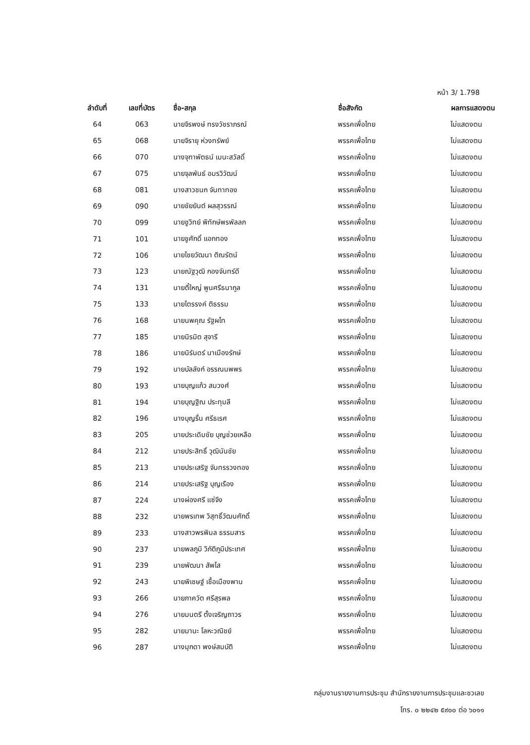หน้า 3/ 1.798
| ลำดับที่ | เลขที่บัตร | ชื่อ-สกุล | ชื่อสังกัด | ผลการแสดงตน |
| --- | --- | --- | --- | --- |
| 64 | 063 | นายจิรพงษ์ ทรงวัชราภรณ์ | พรรคเพื่อไทย | ไม่แสดงตน |
| 65 | 068 | นายจิรายุ ห่วงทรัพย์ | พรรคเพื่อไทย | ไม่แสดงตน |
| 66 | 070 | นางจุฑาพัตธน์ เมนะสวัสดิ์ | พรรคเพื่อไทย | ไม่แสดงตน |
| 67 | 075 | นายจุลพันธ์ อมรวิวัฒน์ | พรรคเพื่อไทย | ไม่แสดงตน |
| 68 | 081 | นางสาวชนก จันทาทอง | พรรคเพื่อไทย | ไม่แสดงตน |
| 69 | 090 | นายชัยยันต์ ผลสุวรรณ์ | พรรคเพื่อไทย | ไม่แสดงตน |
| 70 | 099 | นายชูวิทย์ พิทักษ์พรพัลลภ | พรรคเพื่อไทย | ไม่แสดงตน |
| 71 | 101 | นายชูศักดิ์ แอกทอง | พรรคเพื่อไทย | ไม่แสดงตน |
| 72 | 106 | นายไชยวัฒนา ติณรัตน์ | พรรคเพื่อไทย | ไม่แสดงตน |
| 73 | 123 | นายณัฐวุฒิ กองจันทร์ดี | พรรคเพื่อไทย | ไม่แสดงตน |
| 74 | 131 | นายตี๋ใหญ่ พูนศรีธนากูล | พรรคเพื่อไทย | ไม่แสดงตน |
| 75 | 133 | นายไตรรงค์ ติธรรม | พรรคเพื่อไทย | ไม่แสดงตน |
| 76 | 168 | นายนพคุณ รัฐผไท | พรรคเพื่อไทย | ไม่แสดงตน |
| 77 | 185 | นายนิรมิต สุจารี | พรรคเพื่อไทย | ไม่แสดงตน |
| 78 | 186 | นายนิรันดร์ นาเมืองรักษ์ | พรรคเพื่อไทย | ไม่แสดงตน |
| 79 | 192 | นายบัลลังก์ อรรณนพพร | พรรคเพื่อไทย | ไม่แสดงตน |
| 80 | 193 | นายบุญแก้ว สมวงศ์ | พรรคเพื่อไทย | ไม่แสดงตน |
| 81 | 194 | นายบุญฐิณ ประทุมลี | พรรคเพื่อไทย | ไม่แสดงตน |
| 82 | 196 | นางบุญรื่น ศรีธเรศ | พรรคเพื่อไทย | ไม่แสดงตน |
| 83 | 205 | นายประเดิมชัย บุญช่วยเหลือ | พรรคเพื่อไทย | ไม่แสดงตน |
| 84 | 212 | นายประสิทธิ์ วุฒินันชัย | พรรคเพื่อไทย | ไม่แสดงตน |
| 85 | 213 | นายประเสริฐ จันทรรวงทอง | พรรคเพื่อไทย | ไม่แสดงตน |
| 86 | 214 | นายประเสริฐ บุญเรือง | พรรคเพื่อไทย | ไม่แสดงตน |
| 87 | 224 | นางผ่องศรี แซ่จึง | พรรคเพื่อไทย | ไม่แสดงตน |
| 88 | 232 | นายพรเทพ วิสุทธิ์วัฒนศักดิ์ | พรรคเพื่อไทย | ไม่แสดงตน |
| 89 | 233 | นางสาวพรพิมล ธรรมสาร | พรรคเพื่อไทย | ไม่แสดงตน |
| 90 | 237 | นายพลภูมิ วิภัติภูมิประเทศ | พรรคเพื่อไทย | ไม่แสดงตน |
| 91 | 239 | นายพัฒนา สัพโส | พรรคเพื่อไทย | ไม่แสดงตน |
| 92 | 243 | นายพิเชษฐ์ เชื้อเมืองพาน | พรรคเพื่อไทย | ไม่แสดงตน |
| 93 | 266 | นายภาควัต ศรีสุรพล | พรรคเพื่อไทย | ไม่แสดงตน |
| 94 | 276 | นายมนตรี ตั้งเจริญถาวร | พรรคเพื่อไทย | ไม่แสดงตน |
| 95 | 282 | นายมานะ โลหะวณิชย์ | พรรคเพื่อไทย | ไม่แสดงตน |
| 96 | 287 | นางมุกดา พงษ์สมบัติ | พรรคเพื่อไทย | ไม่แสดงตน |
กลุ่มงานรายงานการประชุม สำนักรายงานการประชุมและชวเลข
โทร. ๐ ๒๒๔๒ ๕๙๐๐ ต่อ ๖๐๑๑